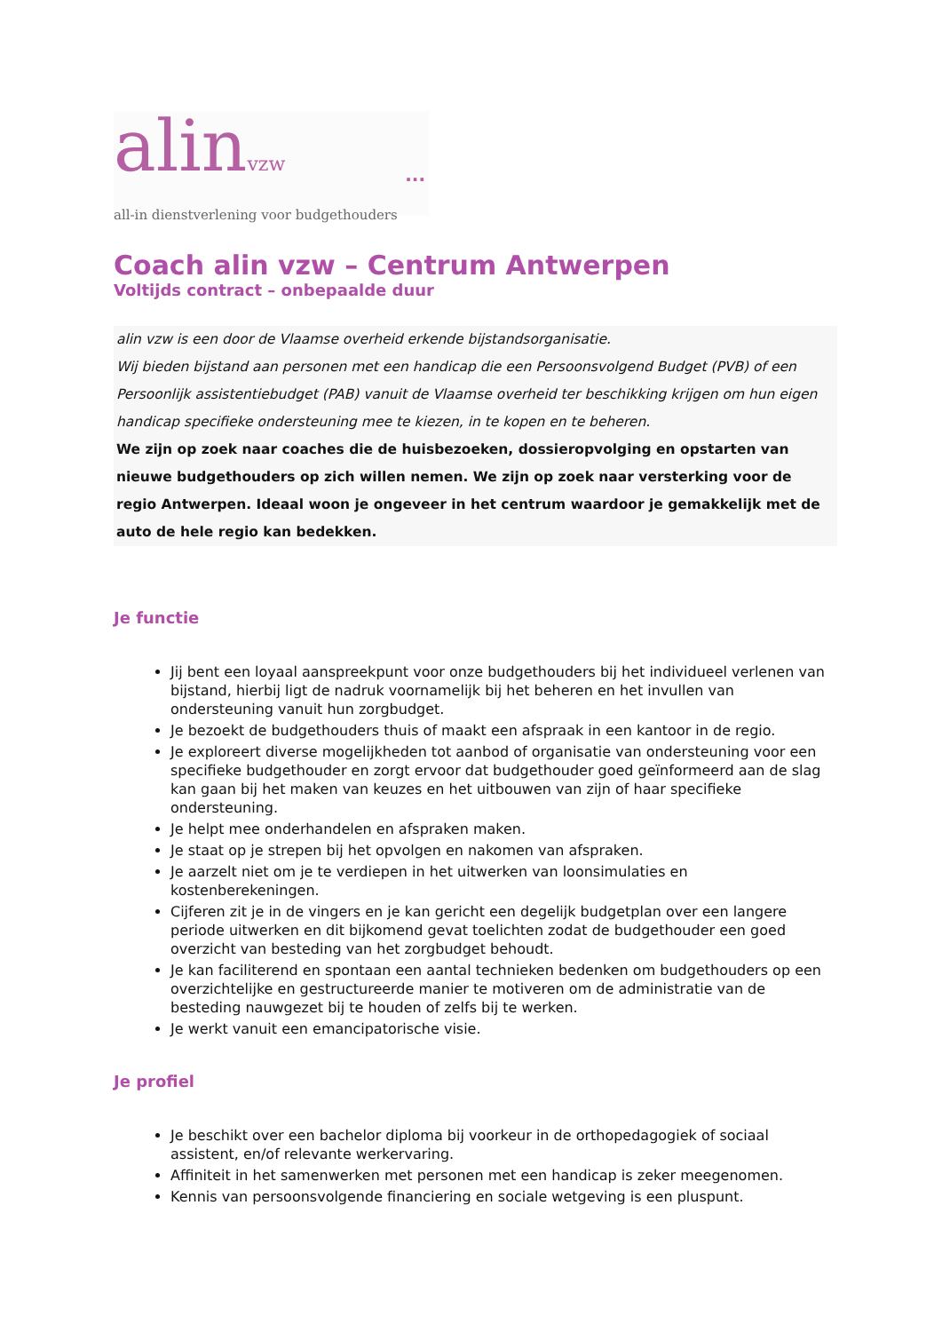alinvzw
...
all-in dienstverlening voor budgethouders
Coach alin vzw – Centrum Antwerpen
Voltijds contract – onbepaalde duur
alin vzw is een door de Vlaamse overheid erkende bijstandsorganisatie.
Wij bieden bijstand aan personen met een handicap die een Persoonsvolgend Budget (PVB) of een Persoonlijk assistentiebudget (PAB) vanuit de Vlaamse overheid ter beschikking krijgen om hun eigen handicap specifieke ondersteuning mee te kiezen, in te kopen en te beheren.
We zijn op zoek naar coaches die de huisbezoeken, dossieropvolging en opstarten van nieuwe budgethouders op zich willen nemen. We zijn op zoek naar versterking voor de regio Antwerpen. Ideaal woon je ongeveer in het centrum waardoor je gemakkelijk met de auto de hele regio kan bedekken.
Je functie
Jij bent een loyaal aanspreekpunt voor onze budgethouders bij het individueel verlenen van bijstand, hierbij ligt de nadruk voornamelijk bij het beheren en het invullen van ondersteuning vanuit hun zorgbudget.
Je bezoekt de budgethouders thuis of maakt een afspraak in een kantoor in de regio.
Je exploreert diverse mogelijkheden tot aanbod of organisatie van ondersteuning voor een specifieke budgethouder en zorgt ervoor dat budgethouder goed geïnformeerd aan de slag kan gaan bij het maken van keuzes en het uitbouwen van zijn of haar specifieke ondersteuning.
Je helpt mee onderhandelen en afspraken maken.
Je staat op je strepen bij het opvolgen en nakomen van afspraken.
Je aarzelt niet om je te verdiepen in het uitwerken van loonsimulaties en kostenberekeningen.
Cijferen zit je in de vingers en je kan gericht een degelijk budgetplan over een langere periode uitwerken en dit bijkomend gevat toelichten zodat de budgethouder een goed overzicht van besteding van het zorgbudget behoudt.
Je kan faciliterend en spontaan een aantal technieken bedenken om budgethouders op een overzichtelijke en gestructureerde manier te motiveren om de administratie van de besteding nauwgezet bij te houden of zelfs bij te werken.
Je werkt vanuit een emancipatorische visie.
Je profiel
Je beschikt over een bachelor diploma bij voorkeur in de orthopedagogiek of sociaal assistent, en/of relevante werkervaring.
Affiniteit in het samenwerken met personen met een handicap is zeker meegenomen.
Kennis van persoonsvolgende financiering en sociale wetgeving is een pluspunt.